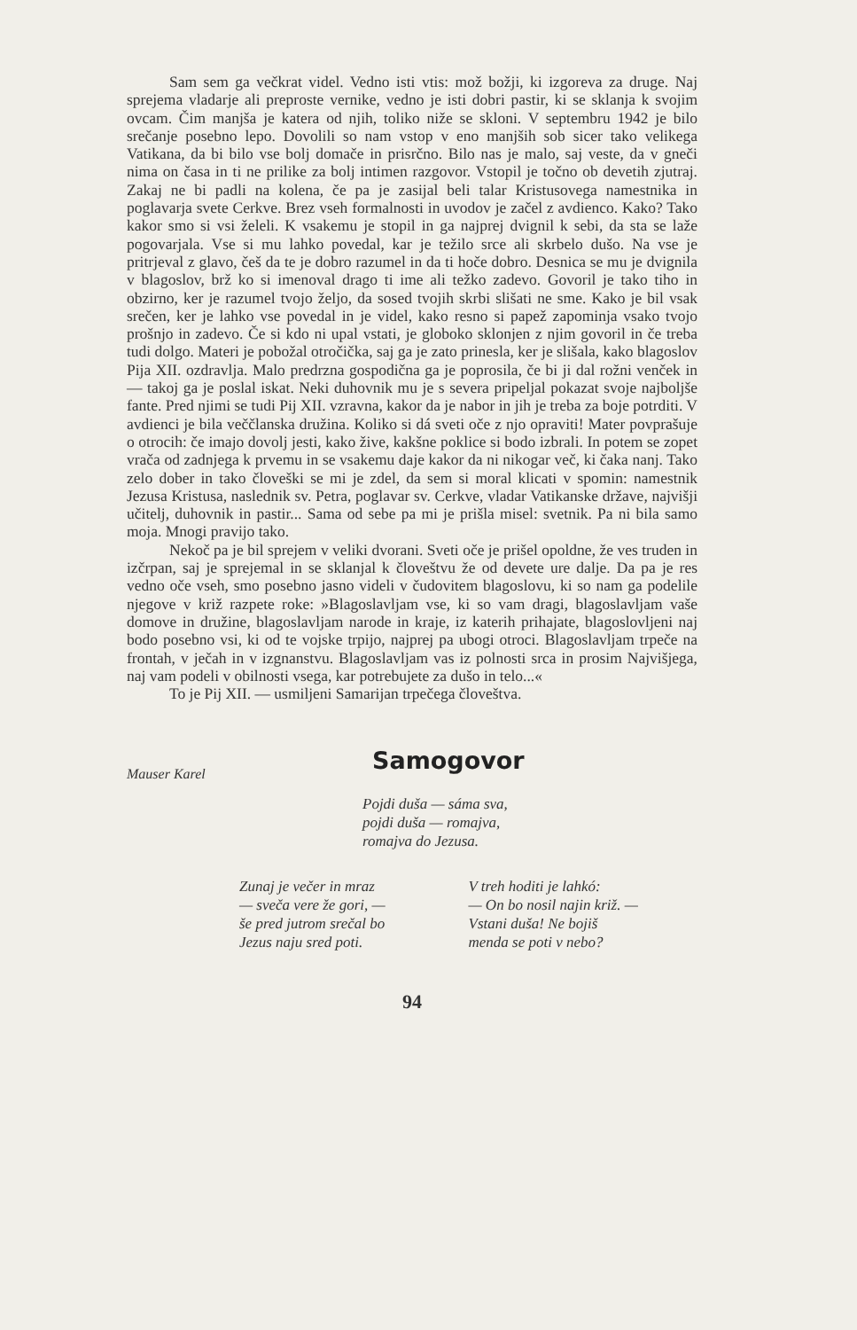Sam sem ga večkrat videl. Vedno isti vtis: mož božji, ki izgoreva za druge. Naj sprejema vladarje ali preproste vernike, vedno je isti dobri pastir, ki se sklanja k svojim ovcam. Čim manjša je katera od njih, toliko niže se skloni. V septembru 1942 je bilo srečanje posebno lepo. Dovolili so nam vstop v eno manjših sob sicer tako velikega Vatikana, da bi bilo vse bolj domače in prisrčno. Bilo nas je malo, saj veste, da v gneči nima on časa in ti ne prilike za bolj intimen razgovor. Vstopil je točno ob devetih zjutraj. Zakaj ne bi padli na kolena, če pa je zasijal beli talar Kristusovega namestnika in poglavarja svete Cerkve. Brez vseh formalnosti in uvodov je začel z avdienco. Kako? Tako kakor smo si vsi želeli. K vsakemu je stopil in ga najprej dvignil k sebi, da sta se laže pogovarjala. Vse si mu lahko povedal, kar je težilo srce ali skrbelo dušo. Na vse je pritrjeval z glavo, češ da te je dobro razumel in da ti hoče dobro. Desnica se mu je dvignila v blagoslov, brž ko si imenoval drago ti ime ali težko zadevo. Govoril je tako tiho in obzirno, ker je razumel tvojo željo, da sosed tvojih skrbi slišati ne sme. Kako je bil vsak srečen, ker je lahko vse povedal in je videl, kako resno si papež zapominja vsako tvojo prošnjo in zadevo. Če si kdo ni upal vstati, je globoko sklonjen z njim govoril in če treba tudi dolgo. Materi je pobožal otročička, saj ga je zato prinesla, ker je slišala, kako blagoslov Pija XII. ozdravlja. Malo predrzna gospodična ga je poprosila, če bi ji dal rožni venček in — takoj ga je poslal iskat. Neki duhovnik mu je s severa pripeljal pokazat svoje najboljše fante. Pred njimi se tudi Pij XII. vzravna, kakor da je nabor in jih je treba za boje potrditi. V avdienci je bila veččlanska družina. Koliko si dá sveti oče z njo opraviti! Mater povprašuje o otrocih: če imajo dovolj jesti, kako žive, kakšne poklice si bodo izbrali. In potem se zopet vrača od zadnjega k prvemu in se vsakemu daje kakor da ni nikogar več, ki čaka nanj. Tako zelo dober in tako človeški se mi je zdel, da sem si moral klicati v spomin: namestnik Jezusa Kristusa, naslednik sv. Petra, poglavar sv. Cerkve, vladar Vatikanske države, najvišji učitelj, duhovnik in pastir... Sama od sebe pa mi je prišla misel: svetnik. Pa ni bila samo moja. Mnogi pravijo tako.
Nekoč pa je bil sprejem v veliki dvorani. Sveti oče je prišel opoldne, že ves truden in izčrpan, saj je sprejemal in se sklanjal k človeštvu že od devete ure dalje. Da pa je res vedno oče vseh, smo posebno jasno videli v čudovitem blagoslovu, ki so nam ga podelile njegove v križ razpete roke: »Blagoslavljam vse, ki so vam dragi, blagoslavljam vaše domove in družine, blagoslavljam narode in kraje, iz katerih prihajate, blagoslovljeni naj bodo posebno vsi, ki od te vojske trpijo, najprej pa ubogi otroci. Blagoslavljam trpeče na frontah, v ječah in v izgnanstvu. Blagoslavljam vas iz polnosti srca in prosim Najvišjega, naj vam podeli v obilnosti vsega, kar potrebujete za dušo in telo...«
To je Pij XII. — usmiljeni Samarijan trpečega človeštva.
Mauser Karel
Samogovor
Pojdi duša — sáma sva,
pojdi duša — romajva,
romajva do Jezusa.
Zunaj je večer in mraz
— sveča vere že gori, —
še pred jutrom srečal bo
Jezus naju sred poti.
V treh hoditi je lahkó:
— On bo nosil najin križ. —
Vstani duša! Ne bojiš
menda se poti v nebo?
94